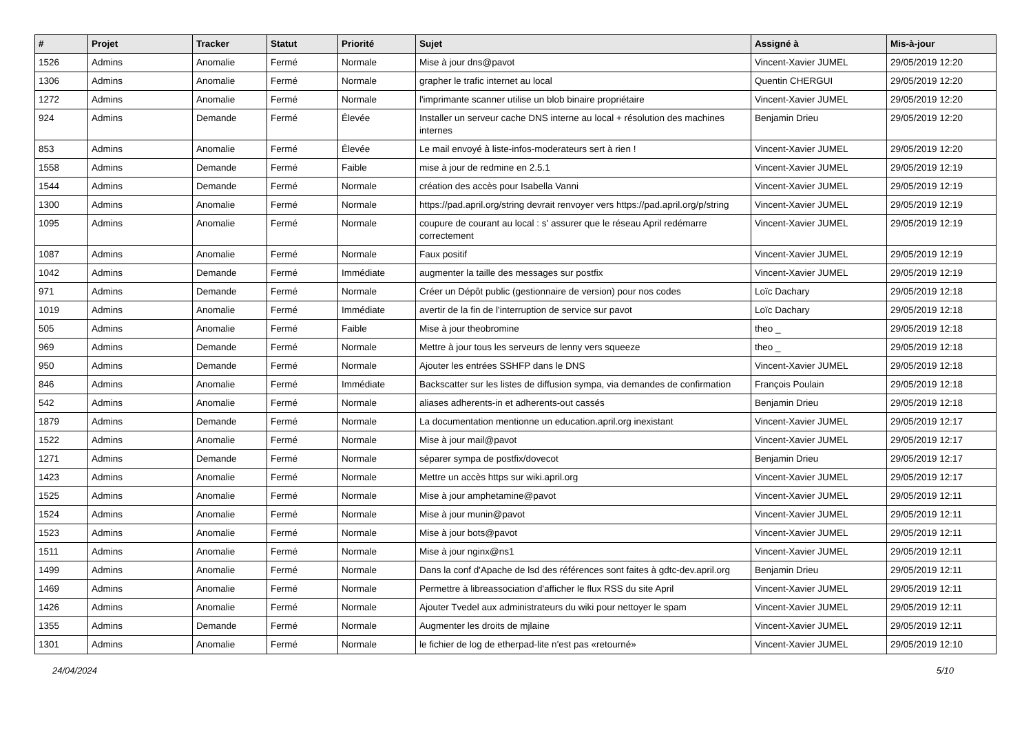| # | Projet | Tracker | Statut | Priorité | Sujet | Assigné à | Mis-à-jour |
| --- | --- | --- | --- | --- | --- | --- | --- |
| 1526 | Admins | Anomalie | Fermé | Normale | Mise à jour dns@pavot | Vincent-Xavier JUMEL | 29/05/2019 12:20 |
| 1306 | Admins | Anomalie | Fermé | Normale | grapher le trafic internet au local | Quentin CHERGUI | 29/05/2019 12:20 |
| 1272 | Admins | Anomalie | Fermé | Normale | l'imprimante scanner utilise un blob binaire propriétaire | Vincent-Xavier JUMEL | 29/05/2019 12:20 |
| 924 | Admins | Demande | Fermé | Élevée | Installer un serveur cache DNS interne au local + résolution des machines internes | Benjamin Drieu | 29/05/2019 12:20 |
| 853 | Admins | Anomalie | Fermé | Élevée | Le mail envoyé à liste-infos-moderateurs sert à rien ! | Vincent-Xavier JUMEL | 29/05/2019 12:20 |
| 1558 | Admins | Demande | Fermé | Faible | mise à jour de redmine en 2.5.1 | Vincent-Xavier JUMEL | 29/05/2019 12:19 |
| 1544 | Admins | Demande | Fermé | Normale | création des accès pour Isabella Vanni | Vincent-Xavier JUMEL | 29/05/2019 12:19 |
| 1300 | Admins | Anomalie | Fermé | Normale | https://pad.april.org/string devrait renvoyer vers https://pad.april.org/p/string | Vincent-Xavier JUMEL | 29/05/2019 12:19 |
| 1095 | Admins | Anomalie | Fermé | Normale | coupure de courant au local : s' assurer que le réseau April redémarre correctement | Vincent-Xavier JUMEL | 29/05/2019 12:19 |
| 1087 | Admins | Anomalie | Fermé | Normale | Faux positif | Vincent-Xavier JUMEL | 29/05/2019 12:19 |
| 1042 | Admins | Demande | Fermé | Immédiate | augmenter la taille des messages sur postfix | Vincent-Xavier JUMEL | 29/05/2019 12:19 |
| 971 | Admins | Demande | Fermé | Normale | Créer un Dépôt public (gestionnaire de version) pour nos codes | Loïc Dachary | 29/05/2019 12:18 |
| 1019 | Admins | Anomalie | Fermé | Immédiate | avertir de la fin de l'interruption de service sur pavot | Loïc Dachary | 29/05/2019 12:18 |
| 505 | Admins | Anomalie | Fermé | Faible | Mise à jour theobromine | theo _ | 29/05/2019 12:18 |
| 969 | Admins | Demande | Fermé | Normale | Mettre à jour tous les serveurs de lenny vers squeeze | theo _ | 29/05/2019 12:18 |
| 950 | Admins | Demande | Fermé | Normale | Ajouter les entrées SSHFP dans le DNS | Vincent-Xavier JUMEL | 29/05/2019 12:18 |
| 846 | Admins | Anomalie | Fermé | Immédiate | Backscatter sur les listes de diffusion sympa, via demandes de confirmation | François Poulain | 29/05/2019 12:18 |
| 542 | Admins | Anomalie | Fermé | Normale | aliases adherents-in et adherents-out cassés | Benjamin Drieu | 29/05/2019 12:18 |
| 1879 | Admins | Demande | Fermé | Normale | La documentation mentionne un education.april.org inexistant | Vincent-Xavier JUMEL | 29/05/2019 12:17 |
| 1522 | Admins | Anomalie | Fermé | Normale | Mise à jour mail@pavot | Vincent-Xavier JUMEL | 29/05/2019 12:17 |
| 1271 | Admins | Demande | Fermé | Normale | séparer sympa de postfix/dovecot | Benjamin Drieu | 29/05/2019 12:17 |
| 1423 | Admins | Anomalie | Fermé | Normale | Mettre un accès https sur wiki.april.org | Vincent-Xavier JUMEL | 29/05/2019 12:17 |
| 1525 | Admins | Anomalie | Fermé | Normale | Mise à jour amphetamine@pavot | Vincent-Xavier JUMEL | 29/05/2019 12:11 |
| 1524 | Admins | Anomalie | Fermé | Normale | Mise à jour munin@pavot | Vincent-Xavier JUMEL | 29/05/2019 12:11 |
| 1523 | Admins | Anomalie | Fermé | Normale | Mise à jour bots@pavot | Vincent-Xavier JUMEL | 29/05/2019 12:11 |
| 1511 | Admins | Anomalie | Fermé | Normale | Mise à jour nginx@ns1 | Vincent-Xavier JUMEL | 29/05/2019 12:11 |
| 1499 | Admins | Anomalie | Fermé | Normale | Dans la conf d'Apache de lsd des références sont faites à gdtc-dev.april.org | Benjamin Drieu | 29/05/2019 12:11 |
| 1469 | Admins | Anomalie | Fermé | Normale | Permettre à libreassociation d'afficher le flux RSS du site April | Vincent-Xavier JUMEL | 29/05/2019 12:11 |
| 1426 | Admins | Anomalie | Fermé | Normale | Ajouter Tvedel aux administrateurs du wiki pour nettoyer le spam | Vincent-Xavier JUMEL | 29/05/2019 12:11 |
| 1355 | Admins | Demande | Fermé | Normale | Augmenter les droits de mjlaine | Vincent-Xavier JUMEL | 29/05/2019 12:11 |
| 1301 | Admins | Anomalie | Fermé | Normale | le fichier de log de etherpad-lite n'est pas «retourné» | Vincent-Xavier JUMEL | 29/05/2019 12:10 |
24/04/2024 5/10